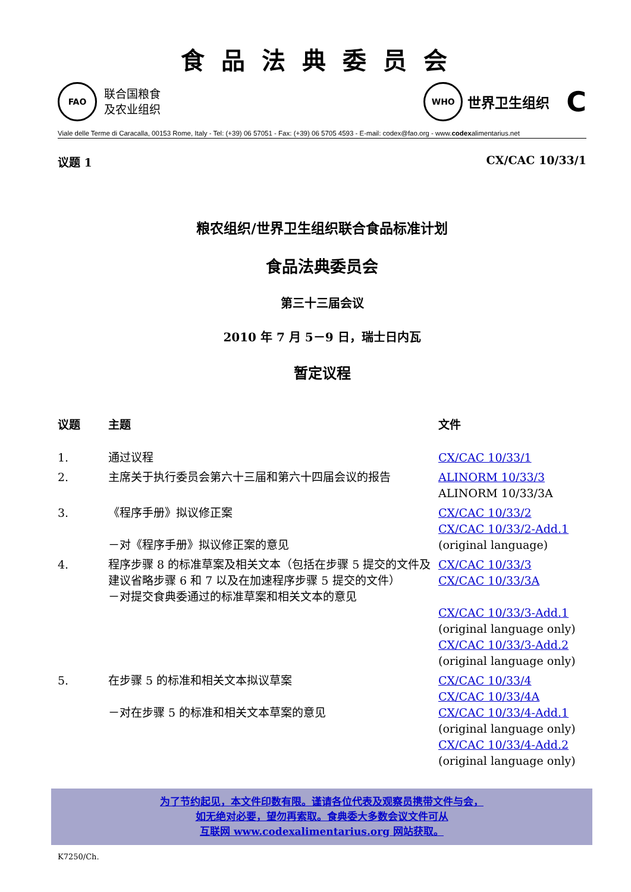食品法典委员会
FAO
联合国粮食
及农业组织
WHO
世界卫生组织 C
Viale delle Terme di Caracalla, 00153 Rome, Italy - Tel: (+39) 06 57051 - Fax: (+39) 06 5705 4593 - E-mail: codex@fao.org - www.codexalimentarius.net
议题 1 CX/CAC 10/33/1
粮农组织/世界卫生组织联合食品标准计划
食品法典委员会
第三十三届会议
2010 年 7 月 5－9 日，瑞士日内瓦
暂定议程
| 议题 | 主题 | 文件 |
| --- | --- | --- |
| 1. | 通过议程 | CX/CAC 10/33/1 |
| 2. | 主席关于执行委员会第六十三届和第六十四届会议的报告 | ALINORM 10/33/3 ALINORM 10/33/3A |
| 3. | 《程序手册》拟议修正案 －对《程序手册》拟议修正案的意见 | CX/CAC 10/33/2 CX/CAC 10/33/2-Add.1 (original language) |
| 4. | 程序步骤 8 的标准草案及相关文本（包括在步骤 5 提交的文件及建议省略步骤 6 和 7 以及在加速程序步骤 5 提交的文件） －对提交食典委通过的标准草案和相关文本的意见 | CX/CAC 10/33/3 CX/CAC 10/33/3A CX/CAC 10/33/3-Add.1 (original language only) CX/CAC 10/33/3-Add.2 (original language only) |
| 5. | 在步骤 5 的标准和相关文本拟议草案 －对在步骤 5 的标准和相关文本草案的意见 | CX/CAC 10/33/4 CX/CAC 10/33/4A CX/CAC 10/33/4-Add.1 (original language only) CX/CAC 10/33/4-Add.2 (original language only) |
为了节约起见，本文件印数有限。谨请各位代表及观察员携带文件与会，
如无绝对必要，望勿再索取。食典委大多数会议文件可从
互联网 www.codexalimentarius.org 网站获取。
K7250/Ch.